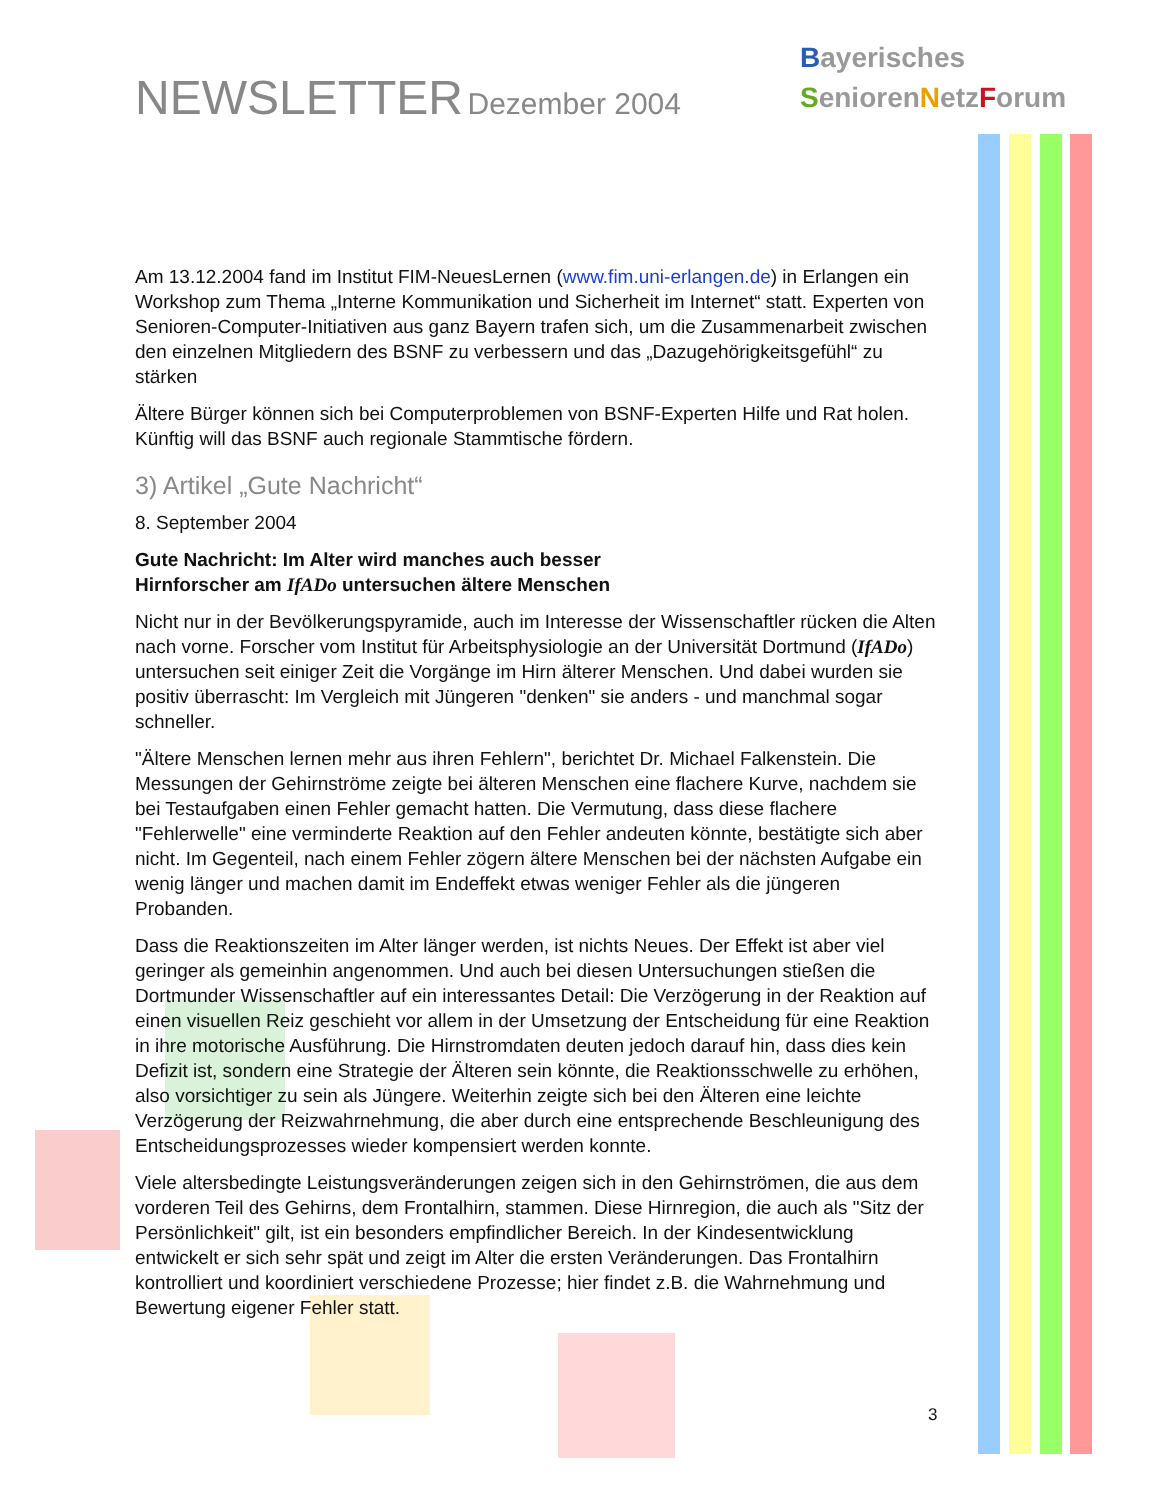NEWSLETTER Dezember 2004
Bayerisches
SeniorenNetzForum
Am 13.12.2004 fand im Institut FIM-NeuesLernen (www.fim.uni-erlangen.de) in Erlangen ein Workshop zum Thema „Interne Kommunikation und Sicherheit im Internet“ statt. Experten von Senioren-Computer-Initiativen aus ganz Bayern trafen sich, um die Zusammenarbeit zwischen den einzelnen Mitgliedern des BSNF zu verbessern und das „Dazugehörigkeitsgefühl“ zu stärken
Ältere Bürger können sich bei Computerproblemen von BSNF-Experten Hilfe und Rat holen. Künftig will das BSNF auch regionale Stammtische fördern.
3) Artikel „Gute Nachricht“
8. September 2004
Gute Nachricht: Im Alter wird manches auch besser
Hirnforscher am IfADo untersuchen ältere Menschen
Nicht nur in der Bevölkerungspyramide, auch im Interesse der Wissenschaftler rücken die Alten nach vorne. Forscher vom Institut für Arbeitsphysiologie an der Universität Dortmund (IfADo) untersuchen seit einiger Zeit die Vorgänge im Hirn älterer Menschen. Und dabei wurden sie positiv überrascht: Im Vergleich mit Jüngeren "denken" sie anders - und manchmal sogar schneller.
"Ältere Menschen lernen mehr aus ihren Fehlern", berichtet Dr. Michael Falkenstein. Die Messungen der Gehirnströme zeigte bei älteren Menschen eine flachere Kurve, nachdem sie bei Testaufgaben einen Fehler gemacht hatten. Die Vermutung, dass diese flachere "Fehlerwelle" eine verminderte Reaktion auf den Fehler andeuten könnte, bestätigte sich aber nicht. Im Gegenteil, nach einem Fehler zögern ältere Menschen bei der nächsten Aufgabe ein wenig länger und machen damit im Endeffekt etwas weniger Fehler als die jüngeren Probanden.
Dass die Reaktionszeiten im Alter länger werden, ist nichts Neues. Der Effekt ist aber viel geringer als gemeinhin angenommen. Und auch bei diesen Untersuchungen stießen die Dortmunder Wissenschaftler auf ein interessantes Detail: Die Verzögerung in der Reaktion auf einen visuellen Reiz geschieht vor allem in der Umsetzung der Entscheidung für eine Reaktion in ihre motorische Ausführung. Die Hirnstromdaten deuten jedoch darauf hin, dass dies kein Defizit ist, sondern eine Strategie der Älteren sein könnte, die Reaktionsschwelle zu erhöhen, also vorsichtiger zu sein als Jüngere. Weiterhin zeigte sich bei den Älteren eine leichte Verzögerung der Reizwahrnehmung, die aber durch eine entsprechende Beschleunigung des Entscheidungsprozesses wieder kompensiert werden konnte.
Viele altersbedingte Leistungsveränderungen zeigen sich in den Gehirnströmen, die aus dem vorderen Teil des Gehirns, dem Frontalhirn, stammen. Diese Hirnregion, die auch als "Sitz der Persönlichkeit" gilt, ist ein besonders empfindlicher Bereich. In der Kindesentwicklung entwickelt er sich sehr spät und zeigt im Alter die ersten Veränderungen. Das Frontalhirn kontrolliert und koordiniert verschiedene Prozesse; hier findet z.B. die Wahrnehmung und Bewertung eigener Fehler statt.
3